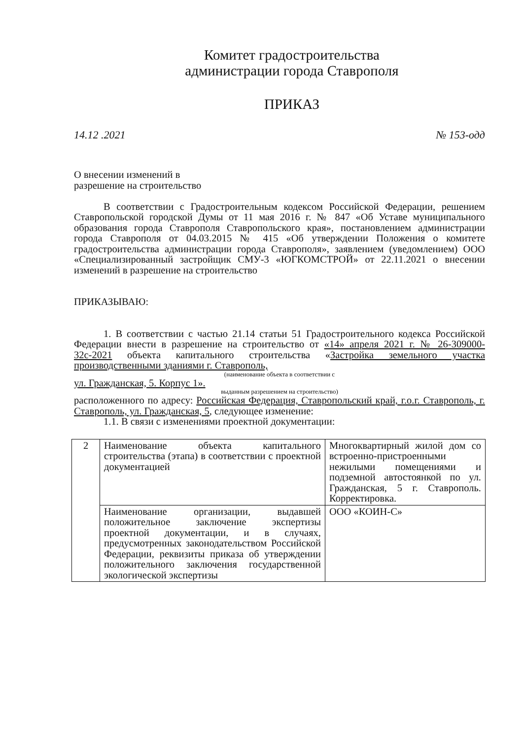Комитет градостроительства
администрации города Ставрополя
ПРИКАЗ
14.12 .2021 № 153-одд
О внесении изменений в
разрешение на строительство
В соответствии с Градостроительным кодексом Российской Федерации, решением Ставропольской городской Думы от 11 мая 2016 г. № 847 «Об Уставе муниципального образования города Ставрополя Ставропольского края», постановлением администрации города Ставрополя от 04.03.2015 № 415 «Об утверждении Положения о комитете градостроительства администрации города Ставрополя», заявлением (уведомлением) ООО «Специализированный застройщик СМУ-3 «ЮГКОМСТРОЙ» от 22.11.2021 о внесении изменений в разрешение на строительство
ПРИКАЗЫВАЮ:
1. В соответствии с частью 21.14 статьи 51 Градостроительного кодекса Российской Федерации внести в разрешение на строительство от «14» апреля 2021 г. № 26-309000-32с-2021 объекта капитального строительства «Застройка земельного участка производственными зданиями г. Ставрополь,
(наименование объекта в соответствии с
ул. Гражданская, 5. Корпус 1».
выданным разрешением на строительство)
расположенного по адресу: Российская Федерация, Ставропольский край, г.о.г. Ставрополь, г. Ставрополь, ул. Гражданская, 5, следующее изменение:
1.1. В связи с изменениями проектной документации:
| 2 | Наименование объекта капитального строительства (этапа) в соответствии с проектной документацией | Многоквартирный жилой дом со встроенно-пристроенными нежилыми помещениями и подземной автостоянкой по ул. Гражданская, 5 г. Ставрополь. Корректировка. |
| | Наименование организации, выдавшей положительное заключение экспертизы проектной документации, и в случаях, предусмотренных законодательством Российской Федерации, реквизиты приказа об утверждении положительного заключения государственной экологической экспертизы | ООО «КОИН-С» |